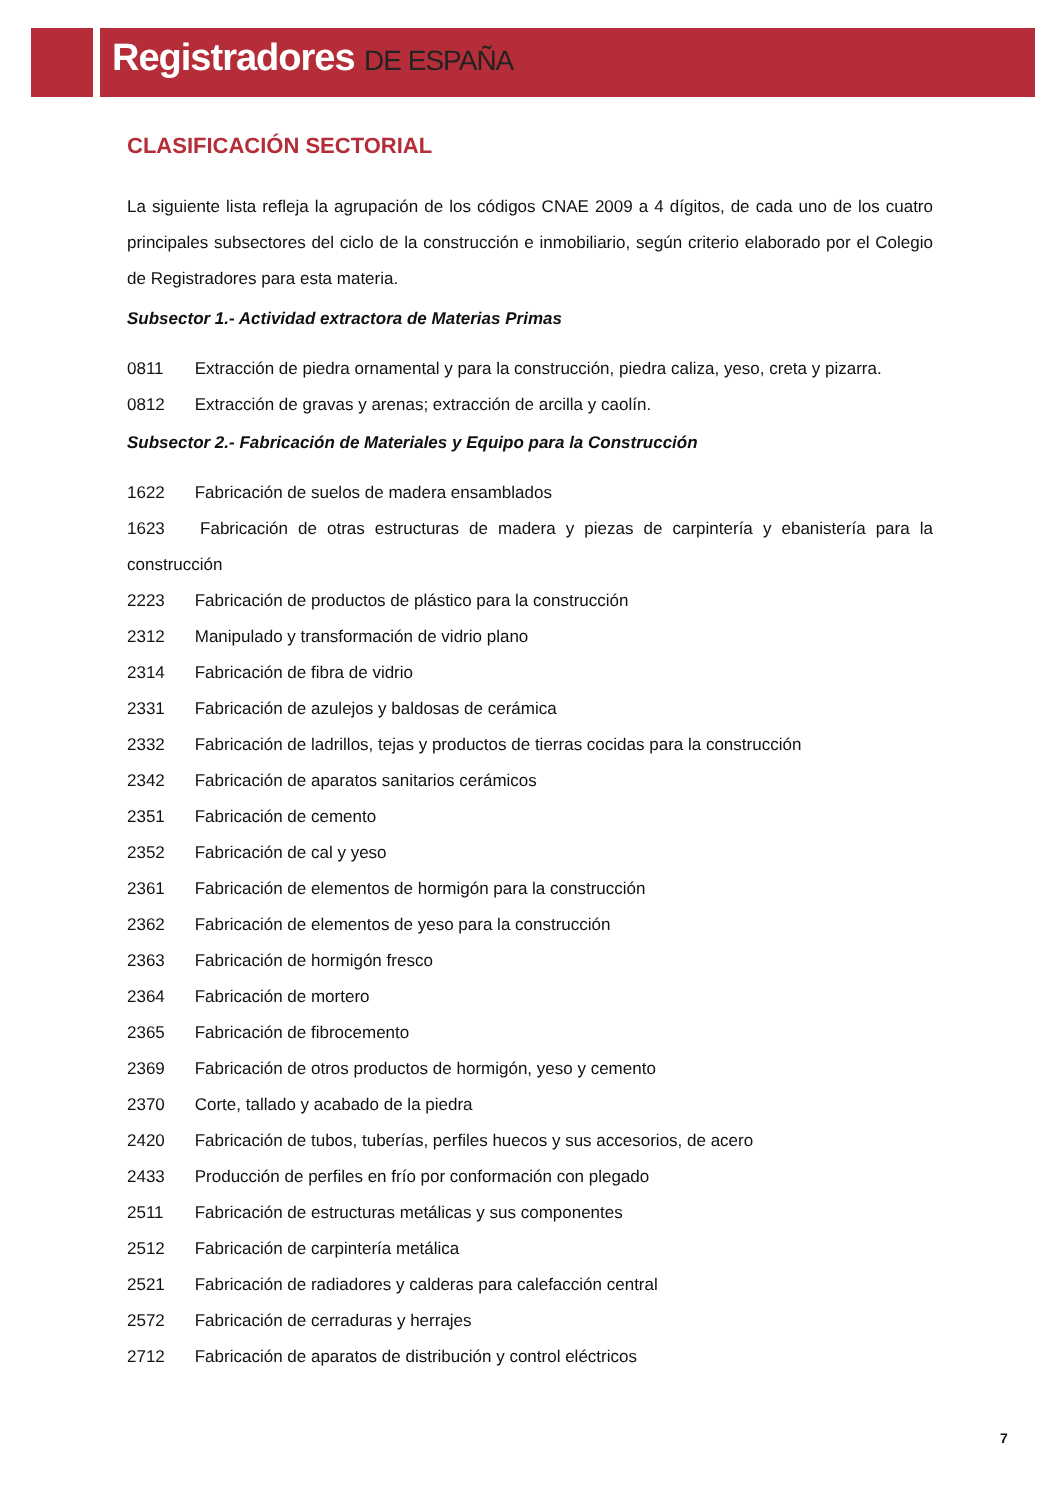Registradores DE ESPAÑA
CLASIFICACIÓN SECTORIAL
La siguiente lista refleja la agrupación de los códigos CNAE 2009 a 4 dígitos, de cada uno de los cuatro principales subsectores del ciclo de la construcción e inmobiliario, según criterio elaborado por el Colegio de Registradores para esta materia.
Subsector 1.- Actividad extractora de Materias Primas
0811 Extracción de piedra ornamental y para la construcción, piedra caliza, yeso, creta y pizarra.
0812 Extracción de gravas y arenas; extracción de arcilla y caolín.
Subsector 2.- Fabricación de Materiales y Equipo para la Construcción
1622 Fabricación de suelos de madera ensamblados
1623 Fabricación de otras estructuras de madera y piezas de carpintería y ebanistería para la construcción
2223 Fabricación de productos de plástico para la construcción
2312 Manipulado y transformación de vidrio plano
2314 Fabricación de fibra de vidrio
2331 Fabricación de azulejos y baldosas de cerámica
2332 Fabricación de ladrillos, tejas y productos de tierras cocidas para la construcción
2342 Fabricación de aparatos sanitarios cerámicos
2351 Fabricación de cemento
2352 Fabricación de cal y yeso
2361 Fabricación de elementos de hormigón para la construcción
2362 Fabricación de elementos de yeso para la construcción
2363 Fabricación de hormigón fresco
2364 Fabricación de mortero
2365 Fabricación de fibrocemento
2369 Fabricación de otros productos de hormigón, yeso y cemento
2370 Corte, tallado y acabado de la piedra
2420 Fabricación de tubos, tuberías, perfiles huecos y sus accesorios, de acero
2433 Producción de perfiles en frío por conformación con plegado
2511 Fabricación de estructuras metálicas y sus componentes
2512 Fabricación de carpintería metálica
2521 Fabricación de radiadores y calderas para calefacción central
2572 Fabricación de cerraduras y herrajes
2712 Fabricación de aparatos de distribución y control eléctricos
7